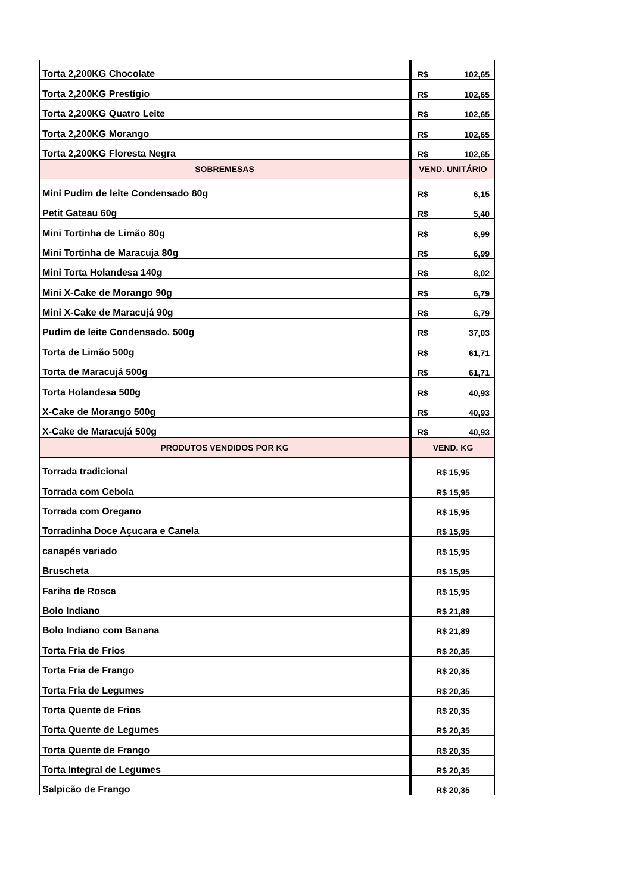| Torta 2,200KG Chocolate | R$ 102,65 |
| Torta 2,200KG Prestígio | R$ 102,65 |
| Torta 2,200KG Quatro Leite | R$ 102,65 |
| Torta 2,200KG Morango | R$ 102,65 |
| Torta 2,200KG Floresta Negra | R$ 102,65 |
| SOBREMESAS | VEND. UNITÁRIO |
| Mini Pudim de leite Condensado 80g | R$ 6,15 |
| Petit Gateau 60g | R$ 5,40 |
| Mini Tortinha de Limão 80g | R$ 6,99 |
| Mini Tortinha de Maracuja 80g | R$ 6,99 |
| Mini Torta Holandesa 140g | R$ 8,02 |
| Mini X-Cake de Morango 90g | R$ 6,79 |
| Mini X-Cake de Maracujá 90g | R$ 6,79 |
| Pudim de leite Condensado. 500g | R$ 37,03 |
| Torta de Limão 500g | R$ 61,71 |
| Torta de Maracujá 500g | R$ 61,71 |
| Torta Holandesa 500g | R$ 40,93 |
| X-Cake de Morango 500g | R$ 40,93 |
| X-Cake de Maracujá 500g | R$ 40,93 |
| PRODUTOS VENDIDOS POR KG | VEND. KG |
| Torrada tradicional | R$ 15,95 |
| Torrada com Cebola | R$ 15,95 |
| Torrada com Oregano | R$ 15,95 |
| Torradinha Doce Açucara e Canela | R$ 15,95 |
| canapés variado | R$ 15,95 |
| Bruscheta | R$ 15,95 |
| Fariha de Rosca | R$ 15,95 |
| Bolo Indiano | R$ 21,89 |
| Bolo Indiano com Banana | R$ 21,89 |
| Torta Fria de Frios | R$ 20,35 |
| Torta Fria de Frango | R$ 20,35 |
| Torta Fria de Legumes | R$ 20,35 |
| Torta Quente de Frios | R$ 20,35 |
| Torta Quente de Legumes | R$ 20,35 |
| Torta Quente de Frango | R$ 20,35 |
| Torta Integral de Legumes | R$ 20,35 |
| Salpicão de Frango | R$ 20,35 |